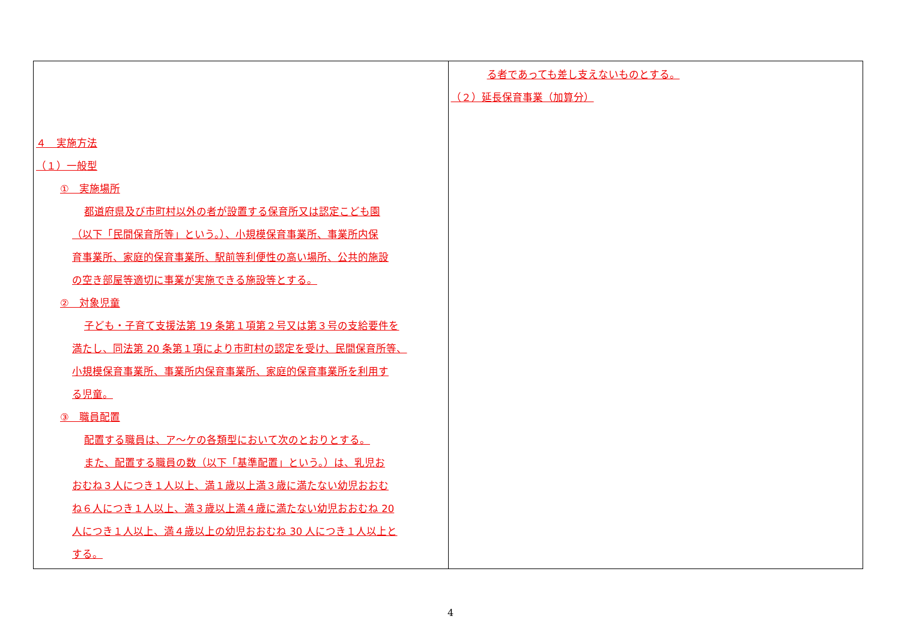| ４ 実施方法 （１）一般型 ① 実施場所 都道府県及び市町村以外の者が設置する保育所又は認定こども園 （以下「民間保育所等」という。）、小規模保育事業所、事業所内保 育事業所、家庭的保育事業所、駅前等利便性の高い場所、公共的施設 の空き部屋等適切に事業が実施できる施設等とする。 ② 対象児童 子ども・子育て支援法第 19 条第１項第２号又は第３号の支給要件を 満たし、同法第 20 条第１項により市町村の認定を受け、民間保育所等、 小規模保育事業所、事業所内保育事業所、家庭的保育事業所を利用す る児童。 ③ 職員配置 配置する職員は、ア～ケの各類型において次のとおりとする。 また、配置する職員の数（以下「基準配置」という。）は、乳児お おむね３人につき１人以上、満１歳以上満３歳に満たない幼児おおむ ね６人につき１人以上、満３歳以上満４歳に満たない幼児おおむね 20 人につき１人以上、満４歳以上の幼児おおむね 30 人につき１人以上と する。 | る者であっても差し支えないものとする。 （２）延長保育事業（加算分） |
4